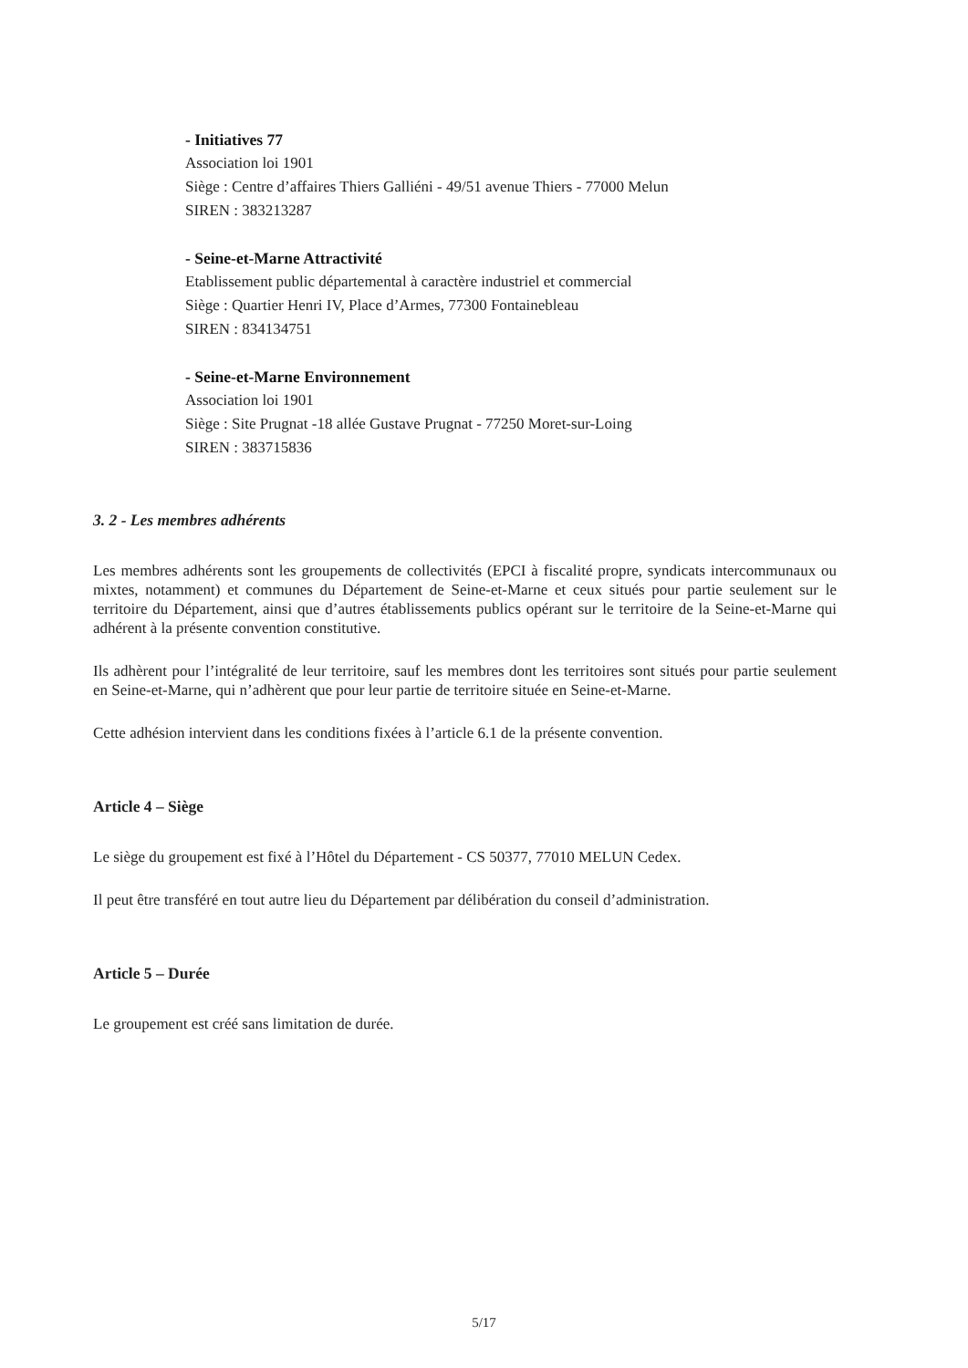- Initiatives 77
Association loi 1901
Siège : Centre d’affaires Thiers Galliéni - 49/51 avenue Thiers - 77000 Melun
SIREN : 383213287
- Seine-et-Marne Attractivité
Etablissement public départemental à caractère industriel et commercial
Siège : Quartier Henri IV, Place d’Armes, 77300 Fontainebleau
SIREN : 834134751
- Seine-et-Marne Environnement
Association loi 1901
Siège : Site Prugnat -18 allée Gustave Prugnat - 77250 Moret-sur-Loing
SIREN : 383715836
3. 2 - Les membres adhérents
Les membres adhérents sont les groupements de collectivités (EPCI à fiscalité propre, syndicats intercommunaux ou mixtes, notamment) et communes du Département de Seine-et-Marne et ceux situés pour partie seulement sur le territoire du Département, ainsi que d’autres établissements publics opérant sur le territoire de la Seine-et-Marne qui adhérent à la présente convention constitutive.
Ils adhèrent pour l’intégralité de leur territoire, sauf les membres dont les territoires sont situés pour partie seulement en Seine-et-Marne, qui n’adhèrent que pour leur partie de territoire située en Seine-et-Marne.
Cette adhésion intervient dans les conditions fixées à l’article 6.1 de la présente convention.
Article 4 – Siège
Le siège du groupement est fixé à l’Hôtel du Département - CS 50377, 77010 MELUN Cedex.
Il peut être transféré en tout autre lieu du Département par délibération du conseil d’administration.
Article 5 – Durée
Le groupement est créé sans limitation de durée.
5/17